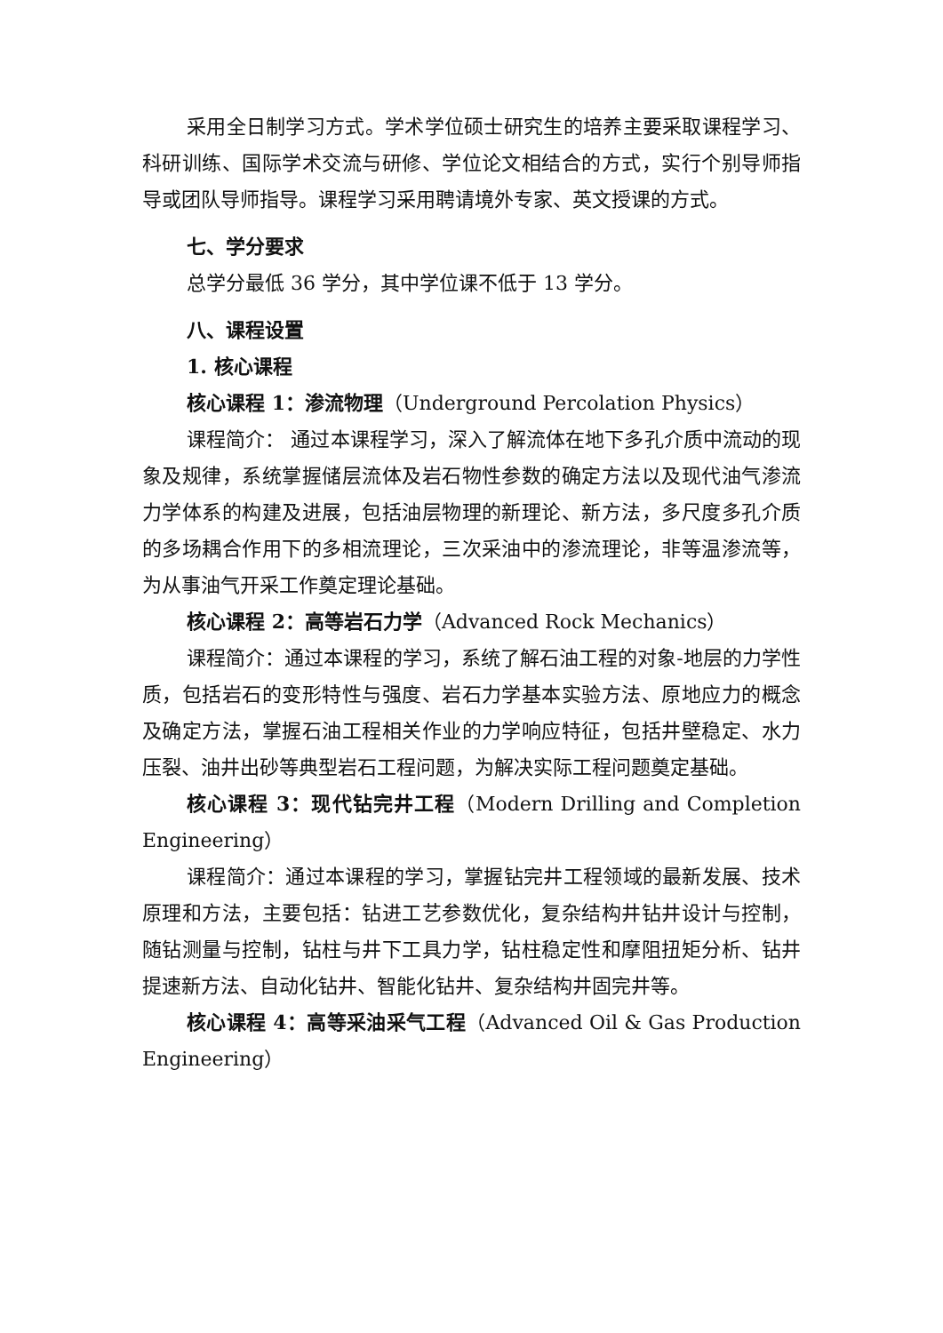采用全日制学习方式。学术学位硕士研究生的培养主要采取课程学习、科研训练、国际学术交流与研修、学位论文相结合的方式，实行个别导师指导或团队导师指导。课程学习采用聘请境外专家、英文授课的方式。
七、学分要求
总学分最低 36 学分，其中学位课不低于 13 学分。
八、课程设置
1. 核心课程
核心课程 1：渗流物理（Underground Percolation Physics）
课程简介： 通过本课程学习，深入了解流体在地下多孔介质中流动的现象及规律，系统掌握储层流体及岩石物性参数的确定方法以及现代油气渗流力学体系的构建及进展，包括油层物理的新理论、新方法，多尺度多孔介质的多场耦合作用下的多相流理论，三次采油中的渗流理论，非等温渗流等，为从事油气开采工作奠定理论基础。
核心课程 2：高等岩石力学（Advanced Rock Mechanics）
课程简介：通过本课程的学习，系统了解石油工程的对象-地层的力学性质，包括岩石的变形特性与强度、岩石力学基本实验方法、原地应力的概念及确定方法，掌握石油工程相关作业的力学响应特征，包括井壁稳定、水力压裂、油井出砂等典型岩石工程问题，为解决实际工程问题奠定基础。
核心课程 3：现代钻完井工程（Modern Drilling and Completion Engineering）
课程简介：通过本课程的学习，掌握钻完井工程领域的最新发展、技术原理和方法，主要包括：钻进工艺参数优化，复杂结构井钻井设计与控制，随钻测量与控制，钻柱与井下工具力学，钻柱稳定性和摩阻扭矩分析、钻井提速新方法、自动化钻井、智能化钻井、复杂结构井固完井等。
核心课程 4：高等采油采气工程（Advanced Oil & Gas Production Engineering）